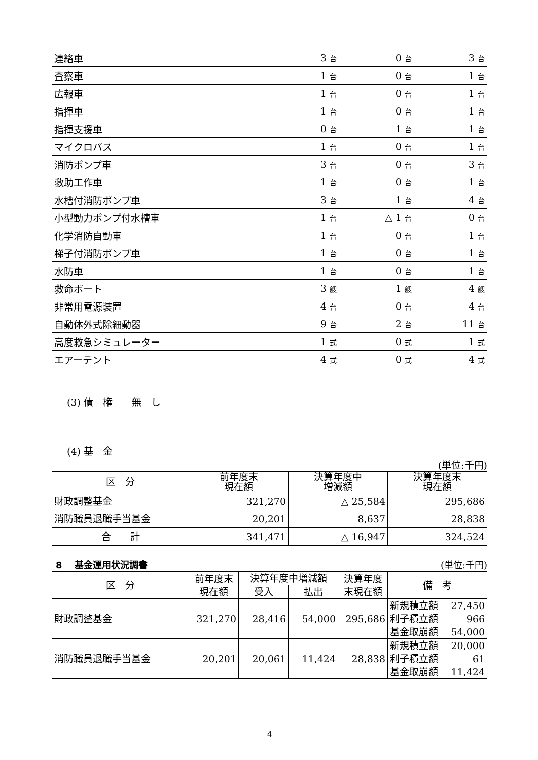| 連絡車 | 3 台 | 0 台 | 3 台 |
| 査察車 | 1 台 | 0 台 | 1 台 |
| 広報車 | 1 台 | 0 台 | 1 台 |
| 指揮車 | 1 台 | 0 台 | 1 台 |
| 指揮支援車 | 0 台 | 1 台 | 1 台 |
| マイクロバス | 1 台 | 0 台 | 1 台 |
| 消防ポンプ車 | 3 台 | 0 台 | 3 台 |
| 救助工作車 | 1 台 | 0 台 | 1 台 |
| 水槽付消防ポンプ車 | 3 台 | 1 台 | 4 台 |
| 小型動力ポンプ付水槽車 | 1 台 | △ 1 台 | 0 台 |
| 化学消防自動車 | 1 台 | 0 台 | 1 台 |
| 梯子付消防ポンプ車 | 1 台 | 0 台 | 1 台 |
| 水防車 | 1 台 | 0 台 | 1 台 |
| 救命ボート | 3 艘 | 1 艘 | 4 艘 |
| 非常用電源装置 | 4 台 | 0 台 | 4 台 |
| 自動体外式除細動器 | 9 台 | 2 台 | 11 台 |
| 高度救急シミュレーター | 1 式 | 0 式 | 1 式 |
| エアーテント | 4 式 | 0 式 | 4 式 |
(3) 債　権　　無　し
(4) 基　金
(単位:千円)
| 区 分 | 前年度末 現在額 | 決算年度中 増減額 | 決算年度末 現在額 |
| --- | --- | --- | --- |
| 財政調整基金 | 321,270 | △ 25,584 | 295,686 |
| 消防職員退職手当基金 | 20,201 | 8,637 | 28,838 |
| 合 計 | 341,471 | △ 16,947 | 324,524 |
8　 基金運用状況調書 (単位:千円)
| 区 分 | 前年度末 現在額 | 決算年度中増減額 | | 決算年度 末現在額 | 備 考 |
| --- | --- | --- | --- | --- | --- |
| | | 受入 | 払出 | | |
| 財政調整基金 | 321,270 | 28,416 | 54,000 | 295,686 | 新規積立額 27,450 利子積立額 966 基金取崩額 54,000 |
| 消防職員退職手当基金 | 20,201 | 20,061 | 11,424 | 28,838 | 新規積立額 20,000 利子積立額 61 基金取崩額 11,424 |
4